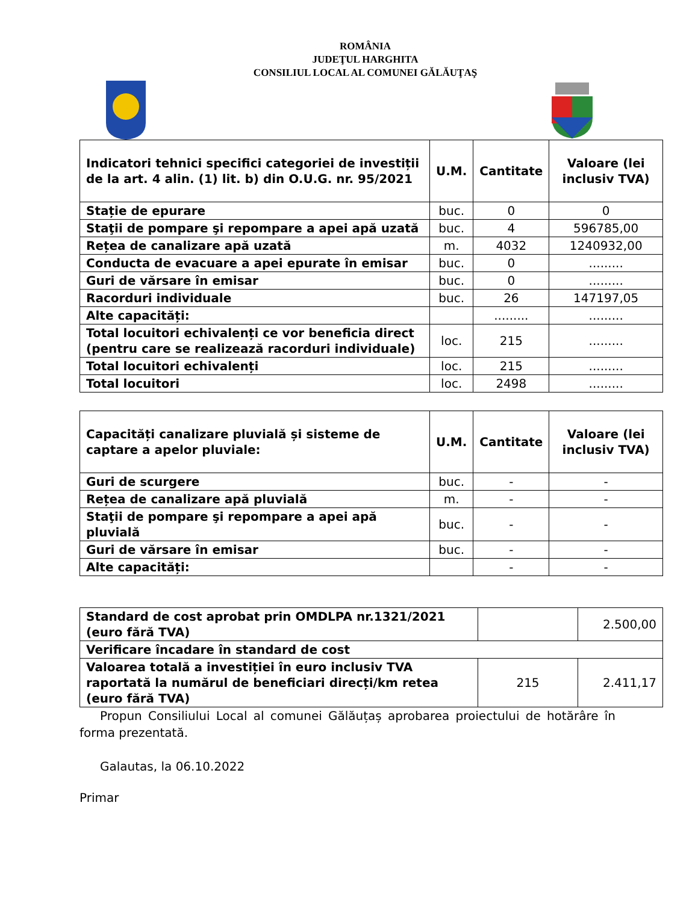ROMÂNIA
JUDEŢUL HARGHITA
CONSILIUL LOCAL AL COMUNEI GĂLĂUŢAŞ
| Indicatori tehnici specifici categoriei de investiții de la art. 4 alin. (1) lit. b) din O.U.G. nr. 95/2021 | U.M. | Cantitate | Valoare (lei inclusiv TVA) |
| --- | --- | --- | --- |
| Stație de epurare | buc. | 0 | 0 |
| Staţii de pompare şi repompare a apei apă uzată | buc. | 4 | 596785,00 |
| Rețea de canalizare apă uzată | m. | 4032 | 1240932,00 |
| Conducta de evacuare a apei epurate în emisar | buc. | 0 | ......... |
| Guri de vărsare în emisar | buc. | 0 | ......... |
| Racorduri individuale | buc. | 26 | 147197,05 |
| Alte capacități: | | ......... | ......... |
| Total locuitori echivalenți ce vor beneficia direct (pentru care se realizează racorduri individuale) | loc. | 215 | ......... |
| Total locuitori echivalenți | loc. | 215 | ......... |
| Total locuitori | loc. | 2498 | ......... |
| Capacități canalizare pluvială și sisteme de captare a apelor pluviale: | U.M. | Cantitate | Valoare (lei inclusiv TVA) |
| --- | --- | --- | --- |
| Guri de scurgere | buc. | - | - |
| Rețea de canalizare apă pluvială | m. | - | - |
| Staţii de pompare şi repompare a apei apă pluvială | buc. | - | - |
| Guri de vărsare în emisar | buc. | - | - |
| Alte capacități: | | - | - |
| Standard de cost aprobat prin OMDLPA nr.1321/2021 (euro fără TVA) | | 2.500,00 |
| Verificare încadare în standard de cost | | |
| Valoarea totală a investiției în euro inclusiv TVA raportată la numărul de beneficiari direcți/km retea (euro fără TVA) | 215 | 2.411,17 |
Propun Consiliului Local al comunei Gălăuțaș aprobarea proiectului de hotărâre în forma prezentată.
Galautas, la 06.10.2022
Primar